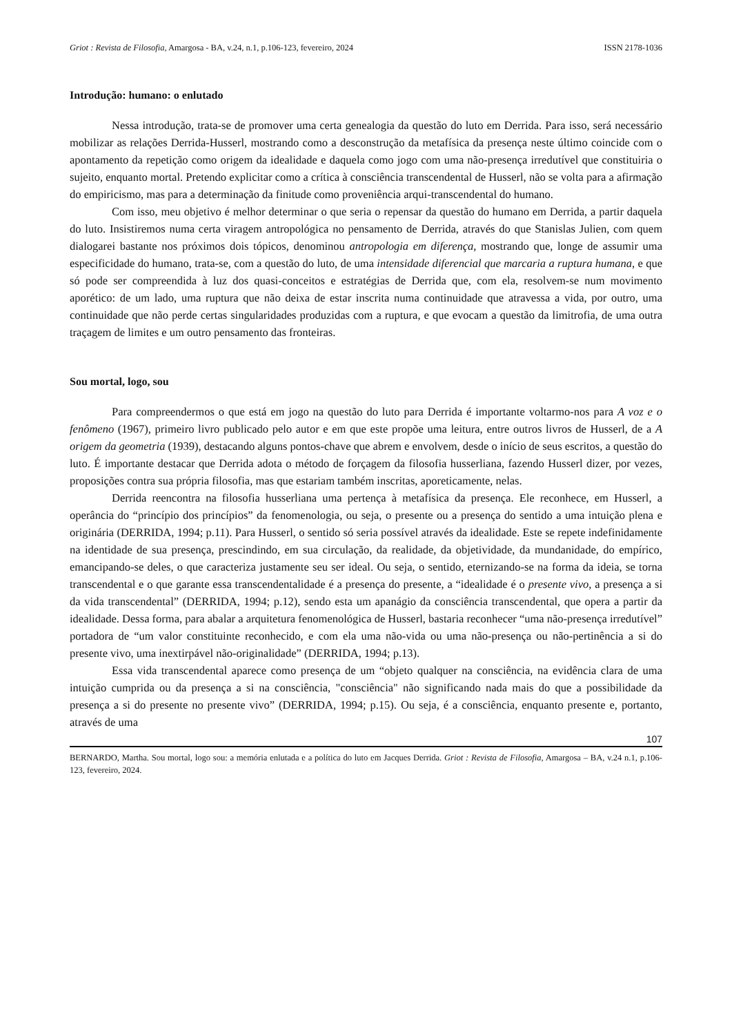Griot : Revista de Filosofia, Amargosa - BA, v.24, n.1, p.106-123, fevereiro, 2024 ISSN 2178-1036
Introdução: humano: o enlutado
Nessa introdução, trata-se de promover uma certa genealogia da questão do luto em Derrida. Para isso, será necessário mobilizar as relações Derrida-Husserl, mostrando como a desconstrução da metafísica da presença neste último coincide com o apontamento da repetição como origem da idealidade e daquela como jogo com uma não-presença irredutível que constituiria o sujeito, enquanto mortal. Pretendo explicitar como a crítica à consciência transcendental de Husserl, não se volta para a afirmação do empiricismo, mas para a determinação da finitude como proveniência arqui-transcendental do humano.
Com isso, meu objetivo é melhor determinar o que seria o repensar da questão do humano em Derrida, a partir daquela do luto. Insistiremos numa certa viragem antropológica no pensamento de Derrida, através do que Stanislas Julien, com quem dialogarei bastante nos próximos dois tópicos, denominou antropologia em diferença, mostrando que, longe de assumir uma especificidade do humano, trata-se, com a questão do luto, de uma intensidade diferencial que marcaria a ruptura humana, e que só pode ser compreendida à luz dos quasi-conceitos e estratégias de Derrida que, com ela, resolvem-se num movimento aporético: de um lado, uma ruptura que não deixa de estar inscrita numa continuidade que atravessa a vida, por outro, uma continuidade que não perde certas singularidades produzidas com a ruptura, e que evocam a questão da limitrofia, de uma outra traçagem de limites e um outro pensamento das fronteiras.
Sou mortal, logo, sou
Para compreendermos o que está em jogo na questão do luto para Derrida é importante voltarmo-nos para A voz e o fenômeno (1967), primeiro livro publicado pelo autor e em que este propõe uma leitura, entre outros livros de Husserl, de a A origem da geometria (1939), destacando alguns pontos-chave que abrem e envolvem, desde o início de seus escritos, a questão do luto. É importante destacar que Derrida adota o método de forçagem da filosofia husserliana, fazendo Husserl dizer, por vezes, proposições contra sua própria filosofia, mas que estariam também inscritas, aporeticamente, nelas.
Derrida reencontra na filosofia husserliana uma pertença à metafísica da presença. Ele reconhece, em Husserl, a operância do “princípio dos princípios” da fenomenologia, ou seja, o presente ou a presença do sentido a uma intuição plena e originária (DERRIDA, 1994; p.11). Para Husserl, o sentido só seria possível através da idealidade. Este se repete indefinidamente na identidade de sua presença, prescindindo, em sua circulação, da realidade, da objetividade, da mundanidade, do empírico, emancipando-se deles, o que caracteriza justamente seu ser ideal. Ou seja, o sentido, eternizando-se na forma da ideia, se torna transcendental e o que garante essa transcendentalidade é a presença do presente, a “idealidade é o presente vivo, a presença a si da vida transcendental” (DERRIDA, 1994; p.12), sendo esta um apanágio da consciência transcendental, que opera a partir da idealidade. Dessa forma, para abalar a arquitetura fenomenológica de Husserl, bastaria reconhecer “uma não-presença irredutível” portadora de “um valor constituinte reconhecido, e com ela uma não-vida ou uma não-presença ou não-pertinência a si do presente vivo, uma inextirpável não-originalidade” (DERRIDA, 1994; p.13).
Essa vida transcendental aparece como presença de um “objeto qualquer na consciência, na evidência clara de uma intuição cumprida ou da presença a si na consciência, "consciência" não significando nada mais do que a possibilidade da presença a si do presente no presente vivo” (DERRIDA, 1994; p.15). Ou seja, é a consciência, enquanto presente e, portanto, através de uma
107
BERNARDO, Martha. Sou mortal, logo sou: a memória enlutada e a política do luto em Jacques Derrida. Griot : Revista de Filosofia, Amargosa – BA, v.24 n.1, p.106-123, fevereiro, 2024.